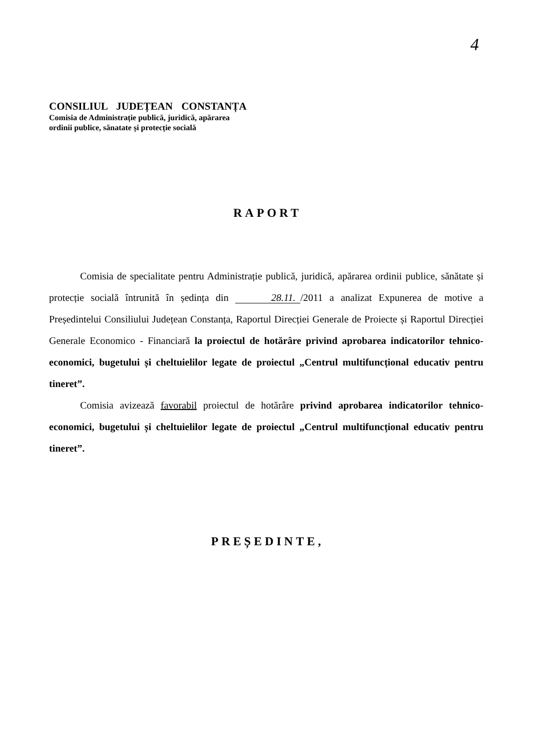4
CONSILIUL JUDEȚEAN CONSTANȚA
Comisia de Administrație publică, juridică, apărarea
ordinii publice, sănatate și protecție socială
RAPORT
Comisia de specialitate pentru Administrație publică, juridică, apărarea ordinii publice, sănătate și protecție socială întrunită în ședința din 28.11. /2011 a analizat Expunerea de motive a Președintelui Consiliului Județean Constanța, Raportul Direcției Generale de Proiecte și Raportul Direcției Generale Economico - Financiară la proiectul de hotărâre privind aprobarea indicatorilor tehnico-economici, bugetului și cheltuielilor legate de proiectul „Centrul multifuncțional educativ pentru tineret”.
Comisia avizează favorabil proiectul de hotărâre privind aprobarea indicatorilor tehnico-economici, bugetului și cheltuielilor legate de proiectul „Centrul multifuncțional educativ pentru tineret”.
PREȘEDINTE,